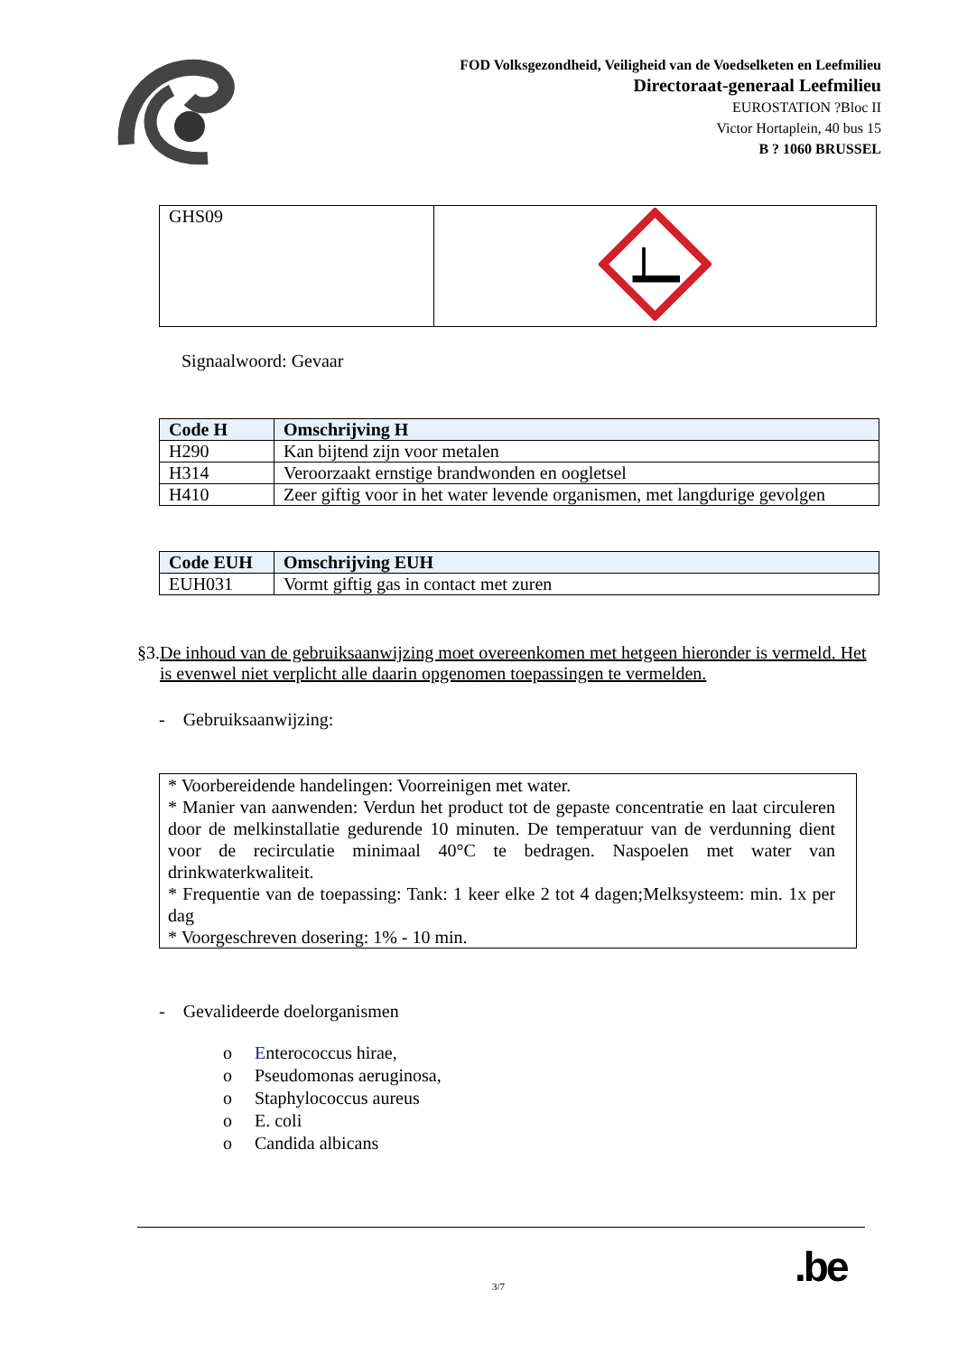FOD Volksgezondheid, Veiligheid van de Voedselketen en Leefmilieu
Directoraat-generaal Leefmilieu
EUROSTATION ?Bloc II
Victor Hortaplein, 40 bus 15
B ? 1060 BRUSSEL
| GHS09 | |
Signaalwoord: Gevaar
| Code H | Omschrijving H |
| --- | --- |
| H290 | Kan bijtend zijn voor metalen |
| H314 | Veroorzaakt ernstige brandwonden en oogletsel |
| H410 | Zeer giftig voor in het water levende organismen, met langdurige gevolgen |
| Code EUH | Omschrijving EUH |
| --- | --- |
| EUH031 | Vormt giftig gas in contact met zuren |
§3.De inhoud van de gebruiksaanwijzing moet overeenkomen met hetgeen hieronder is vermeld. Het is evenwel niet verplicht alle daarin opgenomen toepassingen te vermelden.
- Gebruiksaanwijzing:
* Voorbereidende handelingen: Voorreinigen met water.
* Manier van aanwenden: Verdun het product tot de gepaste concentratie en laat circuleren door de melkinstallatie gedurende 10 minuten. De temperatuur van de verdunning dient voor de recirculatie minimaal 40°C te bedragen. Naspoelen met water van drinkwaterkwaliteit.
* Frequentie van de toepassing: Tank: 1 keer elke 2 tot 4 dagen;Melksysteem: min. 1x per dag
* Voorgeschreven dosering: 1% - 10 min.
- Gevalideerde doelorganismen
o Enterococcus hirae,
o Pseudomonas aeruginosa,
o Staphylococcus aureus
o E. coli
o Candida albicans
3/7 .be